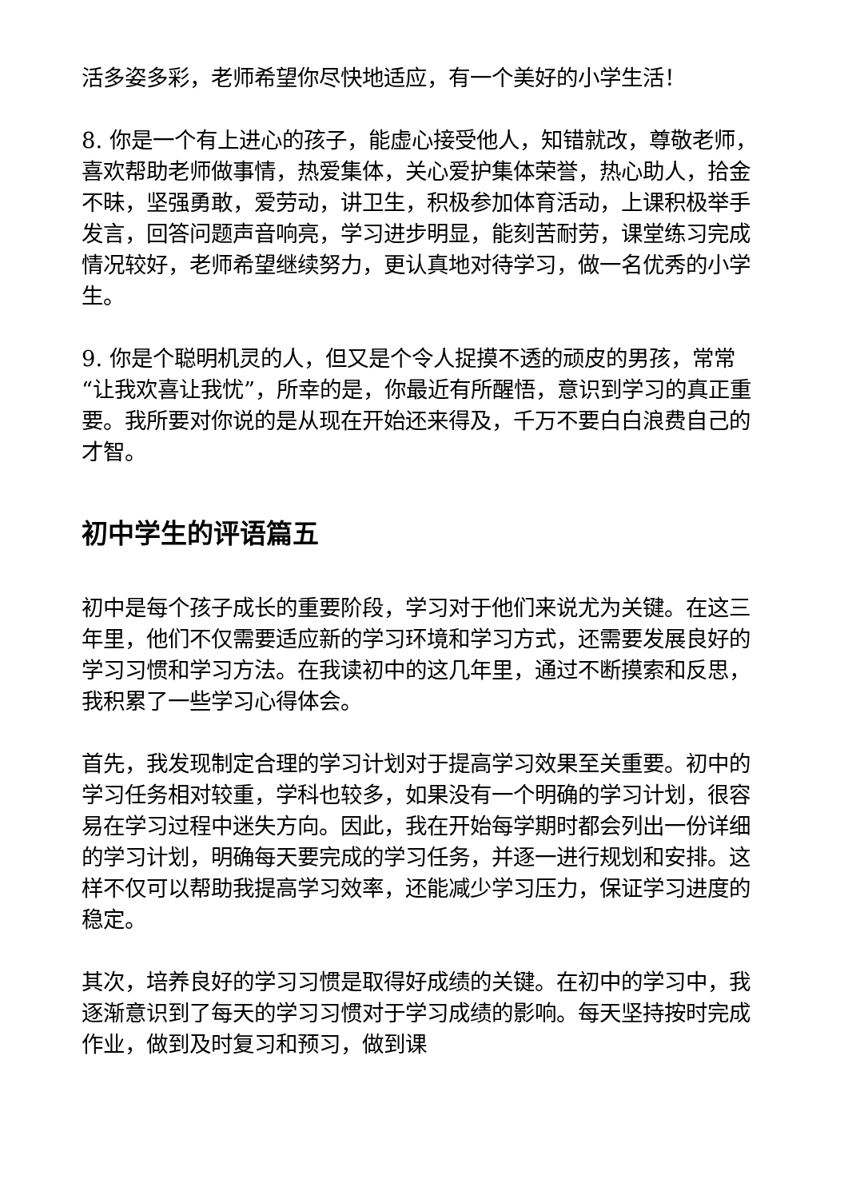活多姿多彩，老师希望你尽快地适应，有一个美好的小学生活！
8. 你是一个有上进心的孩子，能虚心接受他人，知错就改，尊敬老师，喜欢帮助老师做事情，热爱集体，关心爱护集体荣誉，热心助人，拾金不昧，坚强勇敢，爱劳动，讲卫生，积极参加体育活动，上课积极举手发言，回答问题声音响亮，学习进步明显，能刻苦耐劳，课堂练习完成情况较好，老师希望继续努力，更认真地对待学习，做一名优秀的小学生。
9. 你是个聪明机灵的人，但又是个令人捉摸不透的顽皮的男孩，常常“让我欢喜让我忧”，所幸的是，你最近有所醒悟，意识到学习的真正重要。我所要对你说的是从现在开始还来得及，千万不要白白浪费自己的才智。
初中学生的评语篇五
初中是每个孩子成长的重要阶段，学习对于他们来说尤为关键。在这三年里，他们不仅需要适应新的学习环境和学习方式，还需要发展良好的学习习惯和学习方法。在我读初中的这几年里，通过不断摸索和反思，我积累了一些学习心得体会。
首先，我发现制定合理的学习计划对于提高学习效果至关重要。初中的学习任务相对较重，学科也较多，如果没有一个明确的学习计划，很容易在学习过程中迷失方向。因此，我在开始每学期时都会列出一份详细的学习计划，明确每天要完成的学习任务，并逐一进行规划和安排。这样不仅可以帮助我提高学习效率，还能减少学习压力，保证学习进度的稳定。
其次，培养良好的学习习惯是取得好成绩的关键。在初中的学习中，我逐渐意识到了每天的学习习惯对于学习成绩的影响。每天坚持按时完成作业，做到及时复习和预习，做到课